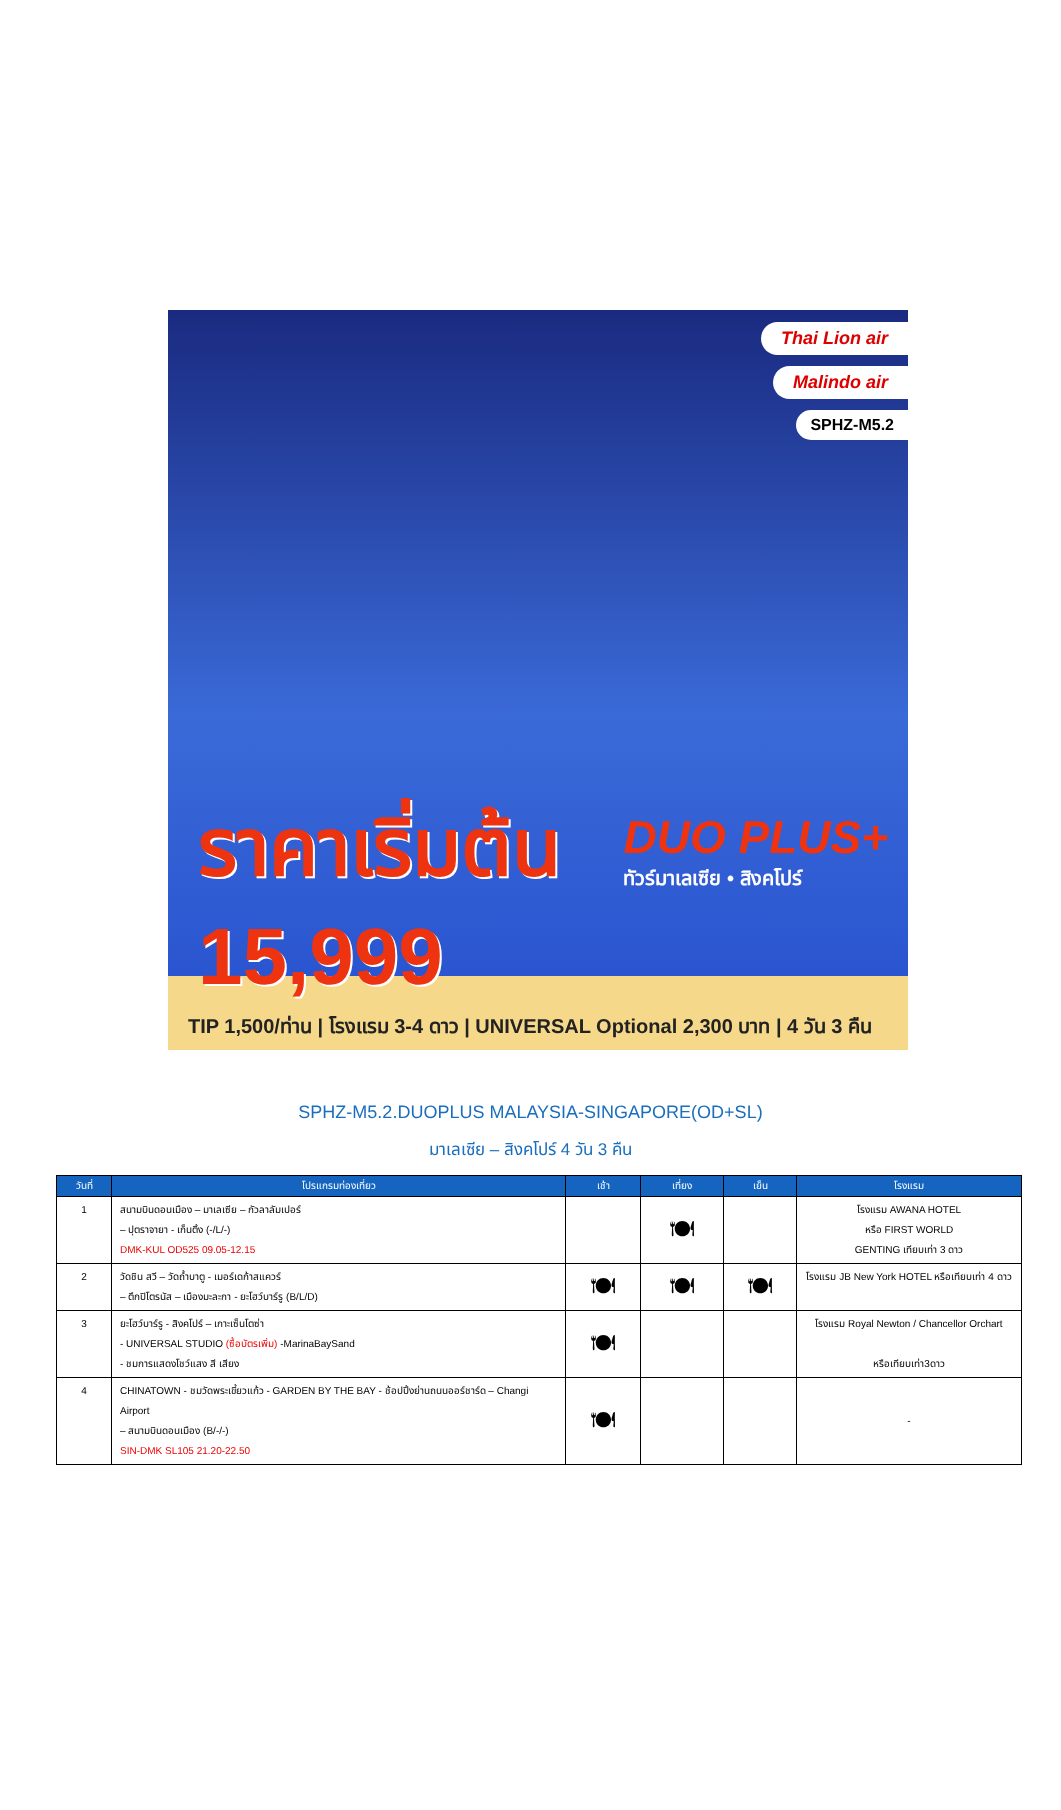Thai Lion air
Malindo air
SPHZ-M5.2
ราคาเริ่มต้น
15,999
DUO PLUS+
ทัวร์มาเลเซีย • สิงคโปร์
TIP 1,500/ท่าน | โรงแรม 3-4 ดาว | UNIVERSAL Optional 2,300 บาท | 4 วัน 3 คืน
SPHZ-M5.2.DUOPLUS MALAYSIA-SINGAPORE(OD+SL)
มาเลเซีย – สิงคโปร์ 4 วัน 3 คืน
| วันที่ | โปรแกรมท่องเที่ยว | เช้า | เที่ยง | เย็น | โรงแรม |
| --- | --- | --- | --- | --- | --- |
| 1 | สนามบินดอนเมือง – มาเลเซีย – กัวลาลัมเปอร์ – ปุตราจายา - เก็นติ้ง (-/L/-) DMK-KUL OD525 09.05-12.15 | | 🍽 | | โรงแรม AWANA HOTEL หรือ FIRST WORLD GENTING เทียบเท่า 3 ดาว |
| 2 | วัดชิน สวี – วัดถ้ำบาตู - เมอร์เดก้าสแควร์ – ตึกปิโตรนัส – เมืองมะละกา - ยะโฮว์บาร์รู (B/L/D) | 🍽 | 🍽 | 🍽 | โรงแรม JB New York HOTEL หรือเทียบเท่า 4 ดาว |
| 3 | ยะโฮว์บาร์รู - สิงคโปร์ – เกาะเซ็นโตซ่า - UNIVERSAL STUDIO (ซื้อบัตรเพิ่ม) -MarinaBaySand - ชมการแสดงโชว์แสง สี เสียง | 🍽 | | | โรงแรม Royal Newton / Chancellor Orchart หรือเทียบเท่า3ดาว |
| 4 | CHINATOWN - ชมวัดพระเขี้ยวแก้ว - GARDEN BY THE BAY - ช้อปปิ้งย่านถนนออร์ชาร์ด – Changi Airport – สนามบินดอนเมือง (B/-/-) SIN-DMK SL105 21.20-22.50 | 🍽 | | | - |